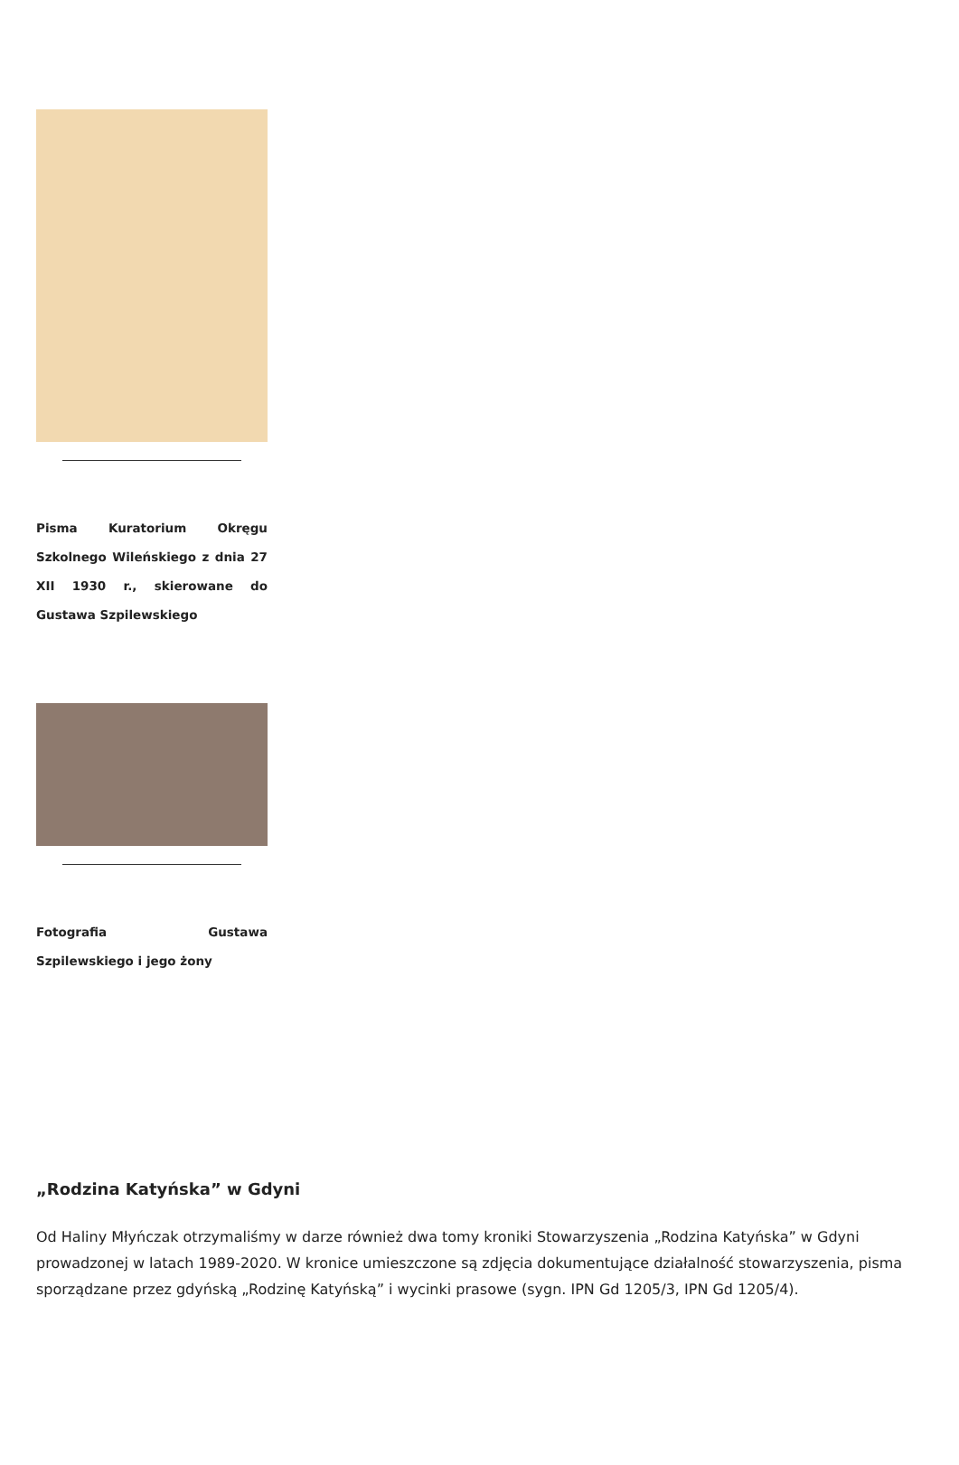Pisma Kuratorium Okręgu Szkolnego Wileńskiego z dnia 27 XII 1930 r., skierowane do Gustawa Szpilewskiego
Fotografia Gustawa Szpilewskiego i jego żony
„Rodzina Katyńska” w Gdyni
Od Haliny Młyńczak otrzymaliśmy w darze również dwa tomy kroniki Stowarzyszenia „Rodzina Katyńska” w Gdyni prowadzonej w latach 1989-2020. W kronice umieszczone są zdjęcia dokumentujące działalność stowarzyszenia, pisma sporządzane przez gdyńską „Rodzinę Katyńską” i wycinki prasowe (sygn. IPN Gd 1205/3, IPN Gd 1205/4).